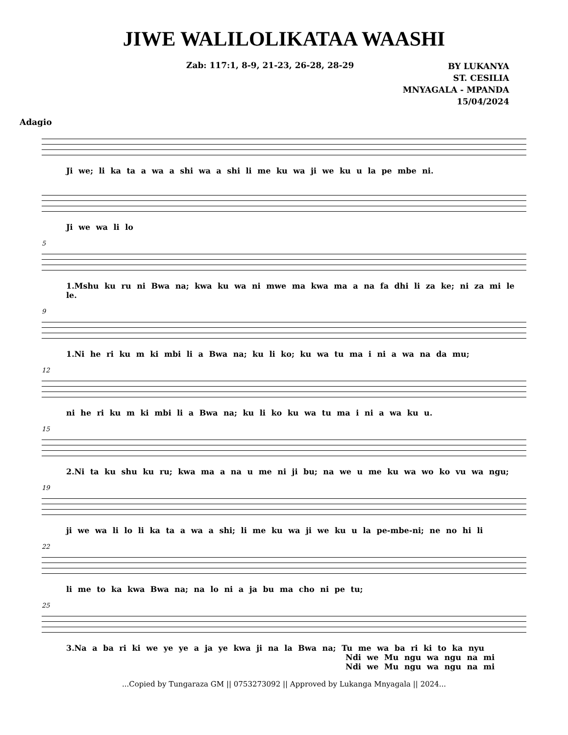JIWE WALILOLIKATAA WAASHI
Zab: 117:1, 8-9, 21-23, 26-28, 28-29
BY LUKANYA
ST. CESILIA
MNYAGALA - MPANDA
15/04/2024
Adagio
Ji we; li ka ta a wa a shi wa a shi li me ku wa ji we ku u la pe mbe ni.
Ji we wa li lo
5
1.Mshu ku ru ni Bwa na; kwa ku wa ni mwe ma kwa ma a na fa dhi li za ke; ni za mi le le.
9
1.Ni he ri ku m ki mbi li a Bwa na; ku li ko; ku wa tu ma i ni a wa na da mu;
12
ni he ri ku m ki mbi li a Bwa na; ku li ko ku wa tu ma i ni a wa ku u.
15
2.Ni ta ku shu ku ru; kwa ma a na u me ni ji bu; na we u me ku wa wo ko vu wa ngu;
19
ji we wa li lo li ka ta a wa a shi; li me ku wa ji we ku u la pe-mbe-ni; ne no hi li
22
li me to ka kwa Bwa na; na lo ni a ja bu ma cho ni pe tu;
25
3.Na a ba ri ki we ye ye a ja ye kwa ji na la Bwa na; Tu me wa ba ri ki to ka nyu
Ndi we Mu ngu wa ngu na mi
Ndi we Mu ngu wa ngu na mi
...Copied by Tungaraza GM || 0753273092 || Approved by Lukanga Mnyagala || 2024...